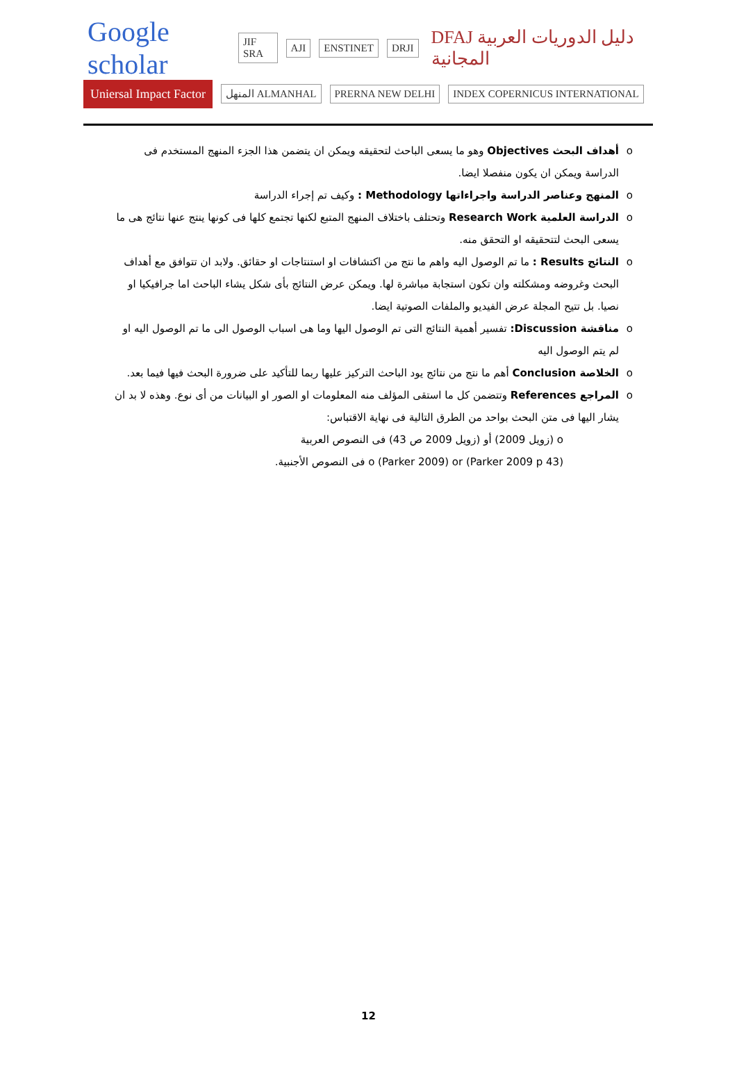Google scholar JIF SRA AJI ENSTINET DRJI DFAJ دليل الدوريات العربية المجانية
Uniersal Impact Factor المنهل ALMANHAL PRERNA NEW DELHI INDEX COPERNICUS INTERNATIONAL
o أهداف البحث Objectives وهو ما يسعى الباحث لتحقيقه ويمكن ان يتضمن هذا الجزء المنهج المستخدم فى الدراسة ويمكن ان يكون منفصلا ايضا.
o المنهج وعناصر الدراسة واجراءاتها Methodology : وكيف تم إجراء الدراسة
o الدراسة العلمية Research Work وتحتلف باختلاف المنهج المتبع لكنها تجتمع كلها فى كونها ينتج عنها نتائج هى ما يسعى البحث لتتحقيقه او التحقق منه.
o النتائج Results : ما تم الوصول اليه واهم ما نتج من اكتشافات او استنتاجات او حقائق. ولابد ان تتوافق مع أهداف البحث وغروضه ومشكلته وان تكون استجابة مباشرة لها. ويمكن عرض النتائج بأى شكل يشاء الباحث اما جرافيكيا او نصيا. بل تتيح المجلة عرض الفيديو والملفات الصوتية ايضا.
o مناقشة Discussion: تفسير أهمية النتائج التى تم الوصول اليها وما هى اسباب الوصول الى ما تم الوصول اليه او لم يتم الوصول اليه
o الخلاصة Conclusion أهم ما نتج من نتائج يود الباحث التركيز عليها ربما للتأكيد على ضرورة البحث فيها فيما بعد.
o المراجع References وتتضمن كل ما استقى المؤلف منه المعلومات او الصور او البيانات من أى نوع. وهذه لا بد ان يشار اليها فى متن البحث بواحد من الطرق التالية فى نهاية الاقتباس:
o (زويل 2009) أو (زويل 2009 ص 43) فى النصوص العربية
o (Parker 2009) or (Parker 2009 p 43) فى النصوص الأجنبية.
12